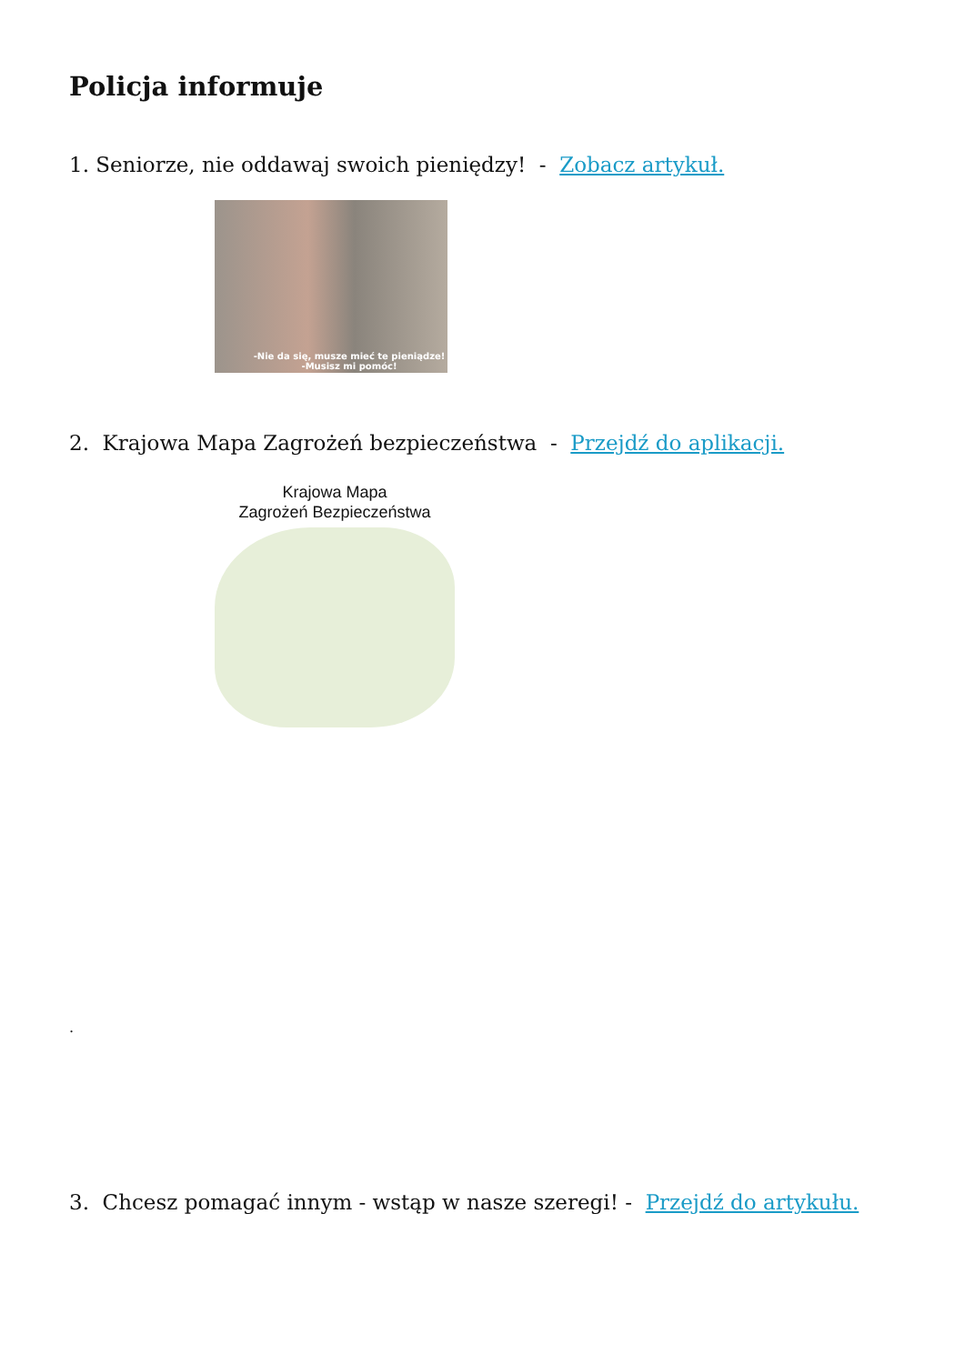Policja informuje
1. Seniorze, nie oddawaj swoich pieniędzy! - Zobacz artykuł.
-Nie da się, musze mieć te pieniądze!
-Musisz mi pomóc!
2. Krajowa Mapa Zagrożeń bezpieczeństwa - Przejdź do aplikacji.
Krajowa Mapa
Zagrożeń Bezpieczeństwa
.
3. Chcesz pomagać innym - wstąp w nasze szeregi! - Przejdź do artykułu.